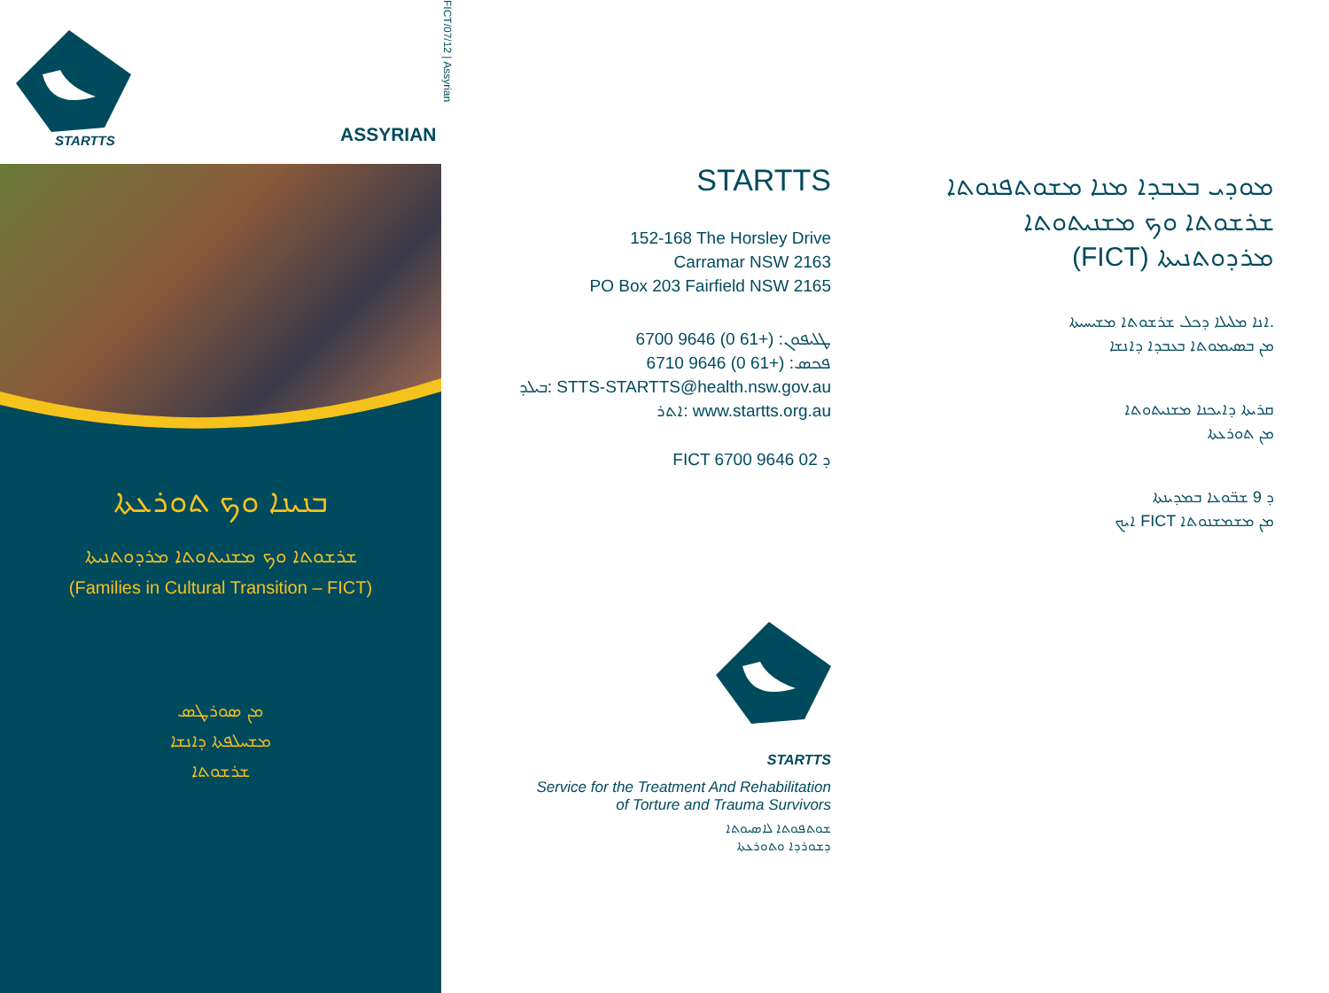STARTTS ASSYRIAN
ܒܢܝܢܐ ܘܟ ܬܘܪܥܬܐ
ܫܪܫܘܬܐ ܘܟ ܡܫܢܝܬܘܬܐ ܡܪܕܘܬܢܝܬܐ
(Families in Cultural Transition – FICT)
ܡܢ ܣܘܪܛܣ
ܡܫܚܠܦܬܐ ܕܐܢܫܐ
ܫܪܫܘܬܐ
FICT/07/12 | Assyrian
STARTTS
152-168 The Horsley Drive
Carramar NSW 2163
PO Box 203 Fairfield NSW 2165
ܛܠܝܦܘܢ: (+61 0) 9646 6700
ܦܟܣ: (+61 0) 9646 6710
ܒܝܠܕ: STTS-STARTTS@health.nsw.gov.au
ܐܬܪ: www.startts.org.au
FICT ܕ 02 9646 6700
STARTTS
Service for the Treatment And Rehabilitation
of Torture and Trauma Survivors
ܫܘܬܦܘܬܐ ܠܐܣܝܘܬܐ
ܕܫܘܪܕܐ ܘܬܘܪܥܬܐ
ܡܘܕܝ ܒܥܒܕܐ ܡܢܐ ܡܫܘܬܦܢܘܬܐ
ܫܪܫܘܬܐ ܘܟ ܡܫܢܝܬܘܬܐ
(FICT) ܡܪܕܘܬܢܝܬܐ
ܐܢܐ ܡܠܝܠܐ ܕܟܠ ܫܪܫܘܬܐ ܡܫܝܚܝܬܐ.
ܡܢ ܒܣܝܡܘܬܐ ܒܥܒܕܐ ܕܐܢܫܐ
ܩܪܝܬܐ ܕܐܝܟܢܐ ܡܫܢܝܬܘܬܐ
ܡܢ ܬܘܪܥܬܐ
ܕ 9 ܫܒ̈ܘܥܐ ܒܡܕܝܢܬܐ
ܐܝܟ FICT ܡܢ ܡܫܡܫܢܘܬܐ